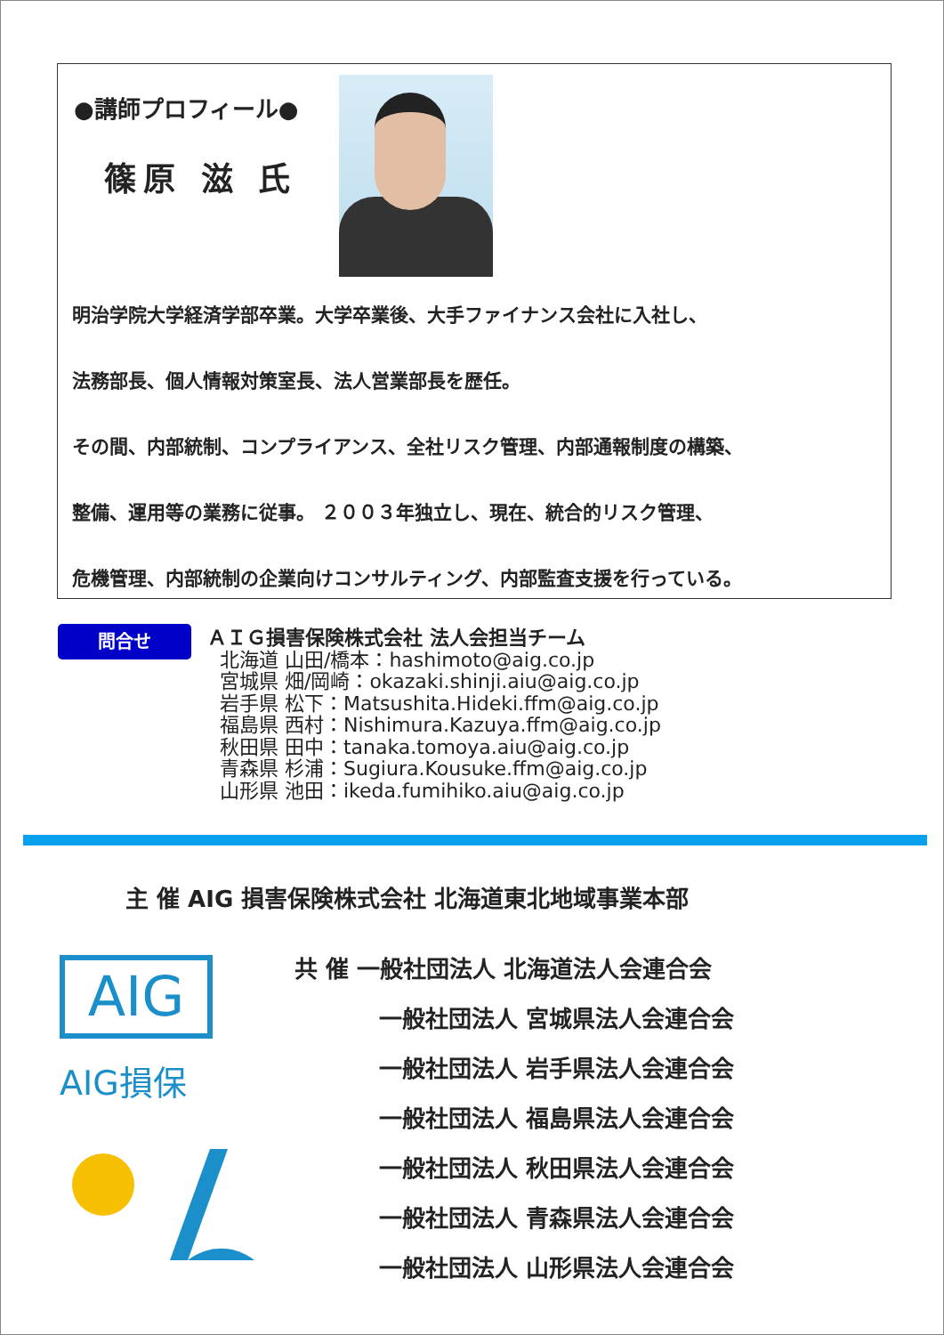●講師プロフィール●
篠原 滋 氏
明治学院大学経済学部卒業。大学卒業後、大手ファイナンス会社に入社し、
法務部長、個人情報対策室長、法人営業部長を歴任。
その間、内部統制、コンプライアンス、全社リスク管理、内部通報制度の構築、
整備、運用等の業務に従事。 ２００３年独立し、現在、統合的リスク管理、
危機管理、内部統制の企業向けコンサルティング、内部監査支援を行っている。
問合せ
ＡＩＧ損害保険株式会社 法人会担当チーム
北海道 山田/橋本：hashimoto@aig.co.jp
宮城県 畑/岡崎：okazaki.shinji.aiu@aig.co.jp
岩手県 松下：Matsushita.Hideki.ffm@aig.co.jp
福島県 西村：Nishimura.Kazuya.ffm@aig.co.jp
秋田県 田中：tanaka.tomoya.aiu@aig.co.jp
青森県 杉浦：Sugiura.Kousuke.ffm@aig.co.jp
山形県 池田：ikeda.fumihiko.aiu@aig.co.jp
主 催 AIG 損害保険株式会社 北海道東北地域事業本部
AIG
AIG損保
共 催 一般社団法人 北海道法人会連合会
一般社団法人 宮城県法人会連合会
一般社団法人 岩手県法人会連合会
一般社団法人 福島県法人会連合会
一般社団法人 秋田県法人会連合会
一般社団法人 青森県法人会連合会
一般社団法人 山形県法人会連合会